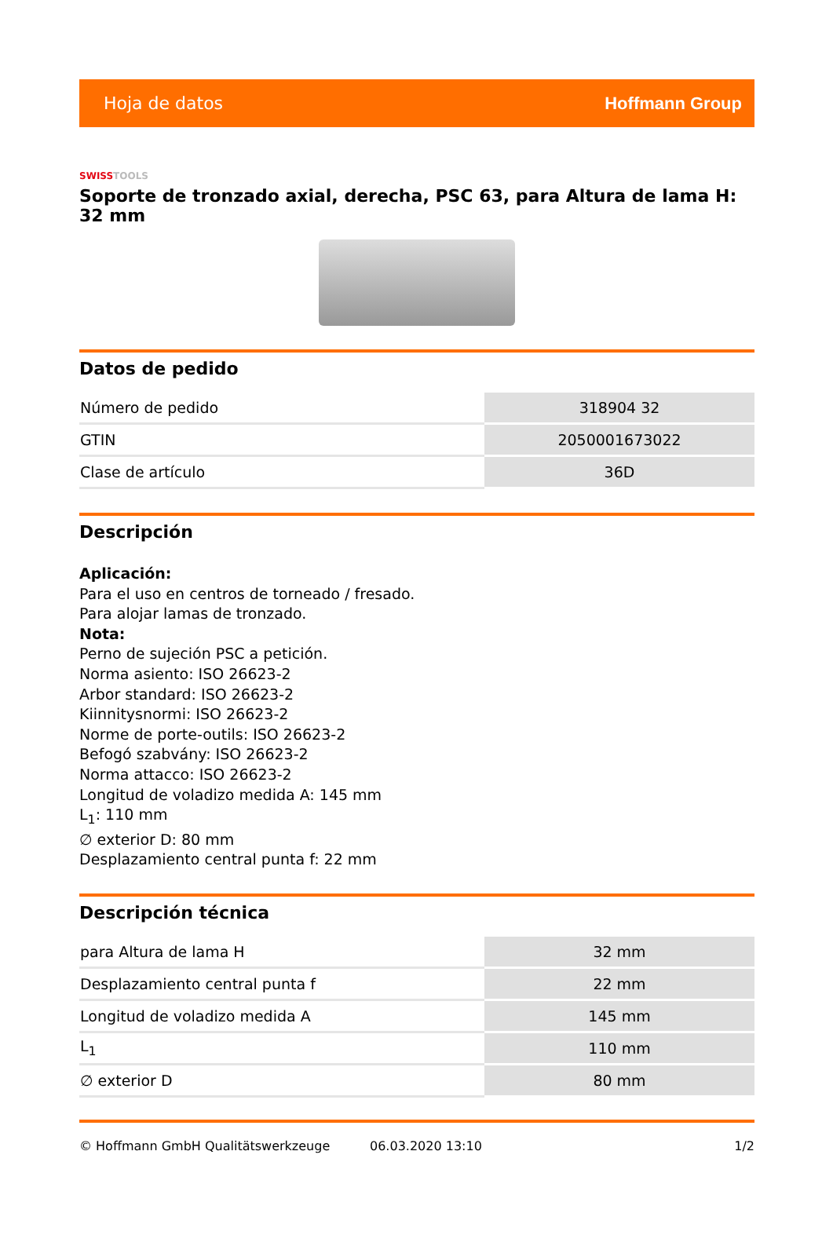Hoja de datos Hoffmann Group
SWISSTOOLS
Soporte de tronzado axial, derecha, PSC 63, para Altura de lama H: 32 mm
Datos de pedido
| Número de pedido | 318904 32 |
| GTIN | 2050001673022 |
| Clase de artículo | 36D |
Descripción
Aplicación:
Para el uso en centros de torneado / fresado.
Para alojar lamas de tronzado.
Nota:
Perno de sujeción PSC a petición.
Norma asiento: ISO 26623-2
Arbor standard: ISO 26623-2
Kiinnitysnormi: ISO 26623-2
Norme de porte-outils: ISO 26623-2
Befogó szabvány: ISO 26623-2
Norma attacco: ISO 26623-2
Longitud de voladizo medida A: 145 mm
L<sub>1</sub>: 110 mm
∅ exterior D: 80 mm
Desplazamiento central punta f: 22 mm
Descripción técnica
| para Altura de lama H | 32 mm |
| Desplazamiento central punta f | 22 mm |
| Longitud de voladizo medida A | 145 mm |
| L<sub>1</sub> | 110 mm |
| ∅ exterior D | 80 mm |
© Hoffmann GmbH Qualitätswerkzeuge 06.03.2020 13:10 1/2